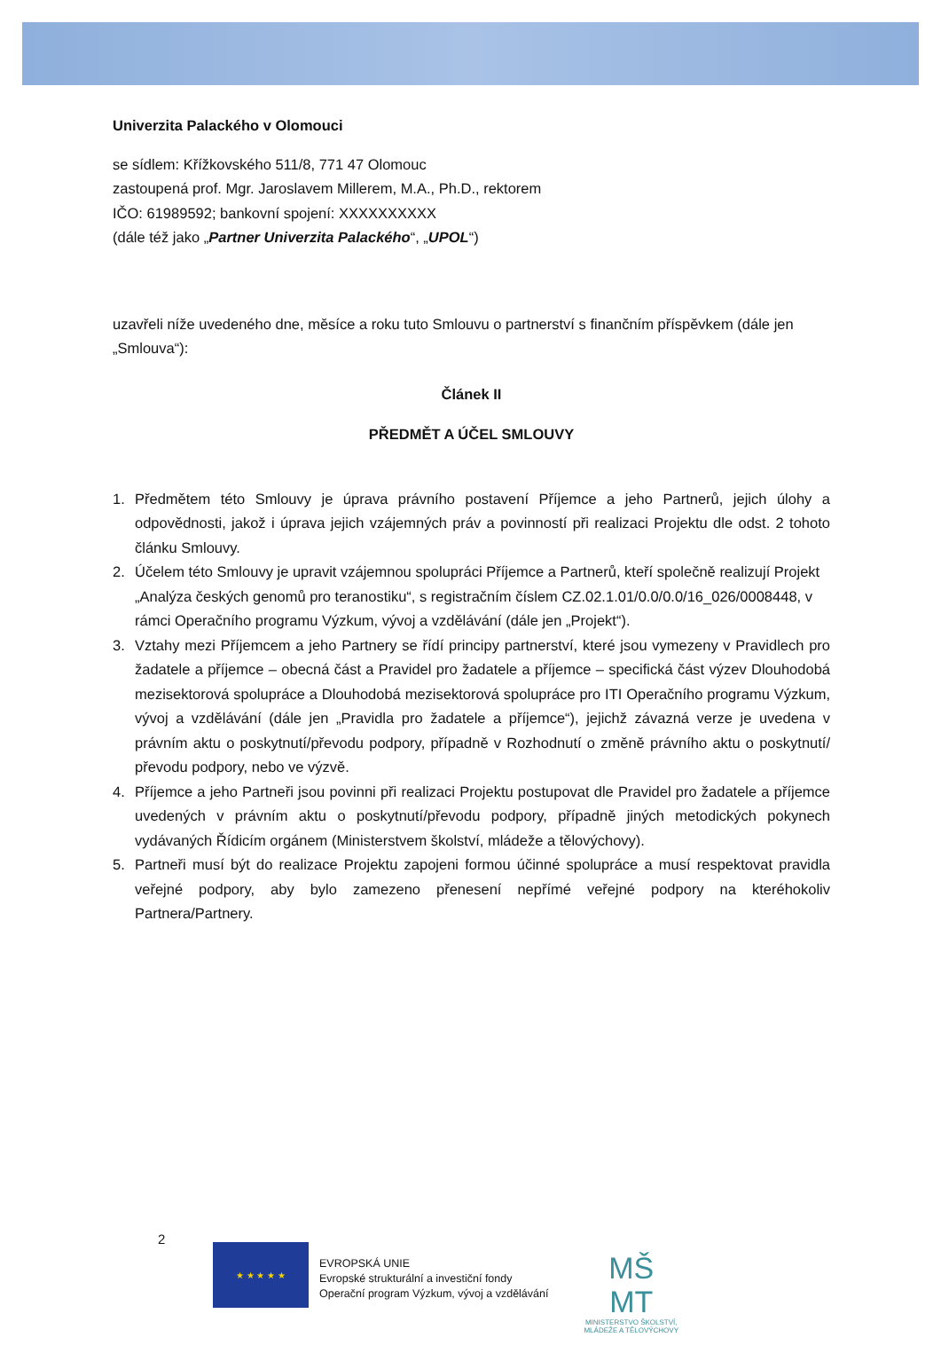Univerzita Palackého v Olomouci
se sídlem: Křížkovského 511/8, 771 47 Olomouc
zastoupená prof. Mgr. Jaroslavem Millerem, M.A., Ph.D., rektorem
IČO: 61989592; bankovní spojení: XXXXXXXXXX
(dále též jako „Partner Univerzita Palackého“, „UPOL“)
uzavřeli níže uvedeného dne, měsíce a roku tuto Smlouvu o partnerství s finančním příspěvkem (dále jen „Smlouva“):
Článek II
PŘEDMĚT A ÚČEL SMLOUVY
1. Předmětem této Smlouvy je úprava právního postavení Příjemce a jeho Partnerů, jejich úlohy a odpovědnosti, jakož i úprava jejich vzájemných práv a povinností při realizaci Projektu dle odst. 2 tohoto článku Smlouvy.
2. Účelem této Smlouvy je upravit vzájemnou spolupráci Příjemce a Partnerů, kteří společně realizují Projekt „Analýza českých genomů pro teranostiku“, s registračním číslem CZ.02.1.01/0.0/0.0/16_026/0008448, v rámci Operačního programu Výzkum, vývoj a vzdělávání (dále jen „Projekt“).
3. Vztahy mezi Příjemcem a jeho Partnery se řídí principy partnerství, které jsou vymezeny v Pravidlech pro žadatele a příjemce – obecná část a Pravidel pro žadatele a příjemce – specifická část výzev Dlouhodobá mezisektorová spolupráce a Dlouhodobá mezisektorová spolupráce pro ITI Operačního programu Výzkum, vývoj a vzdělávání (dále jen „Pravidla pro žadatele a příjemce“), jejichž závazná verze je uvedena v právním aktu o poskytnutí/převodu podpory, případně v Rozhodnutí o změně právního aktu o poskytnutí/ převodu podpory, nebo ve výzvě.
4. Příjemce a jeho Partneři jsou povinni při realizaci Projektu postupovat dle Pravidel pro žadatele a příjemce uvedených v právním aktu o poskytnutí/převodu podpory, případně jiných metodických pokynech vydávaných Řídicím orgánem (Ministerstvem školství, mládeže a tělovýchovy).
5. Partneři musí být do realizace Projektu zapojeni formou účinné spolupráce a musí respektovat pravidla veřejné podpory, aby bylo zamezeno přenesení nepřímé veřejné podpory na kteréhokoliv Partnera/Partnery.
2
★ ★ ★ ★ ★
EVROPSKÁ UNIE
Evropské strukturální a investiční fondy
Operační program Výzkum, vývoj a vzdělávání
MŠ
MT
MINISTERSTVO ŠKOLSTVÍ,
MLÁDEŽE A TĚLOVÝCHOVY